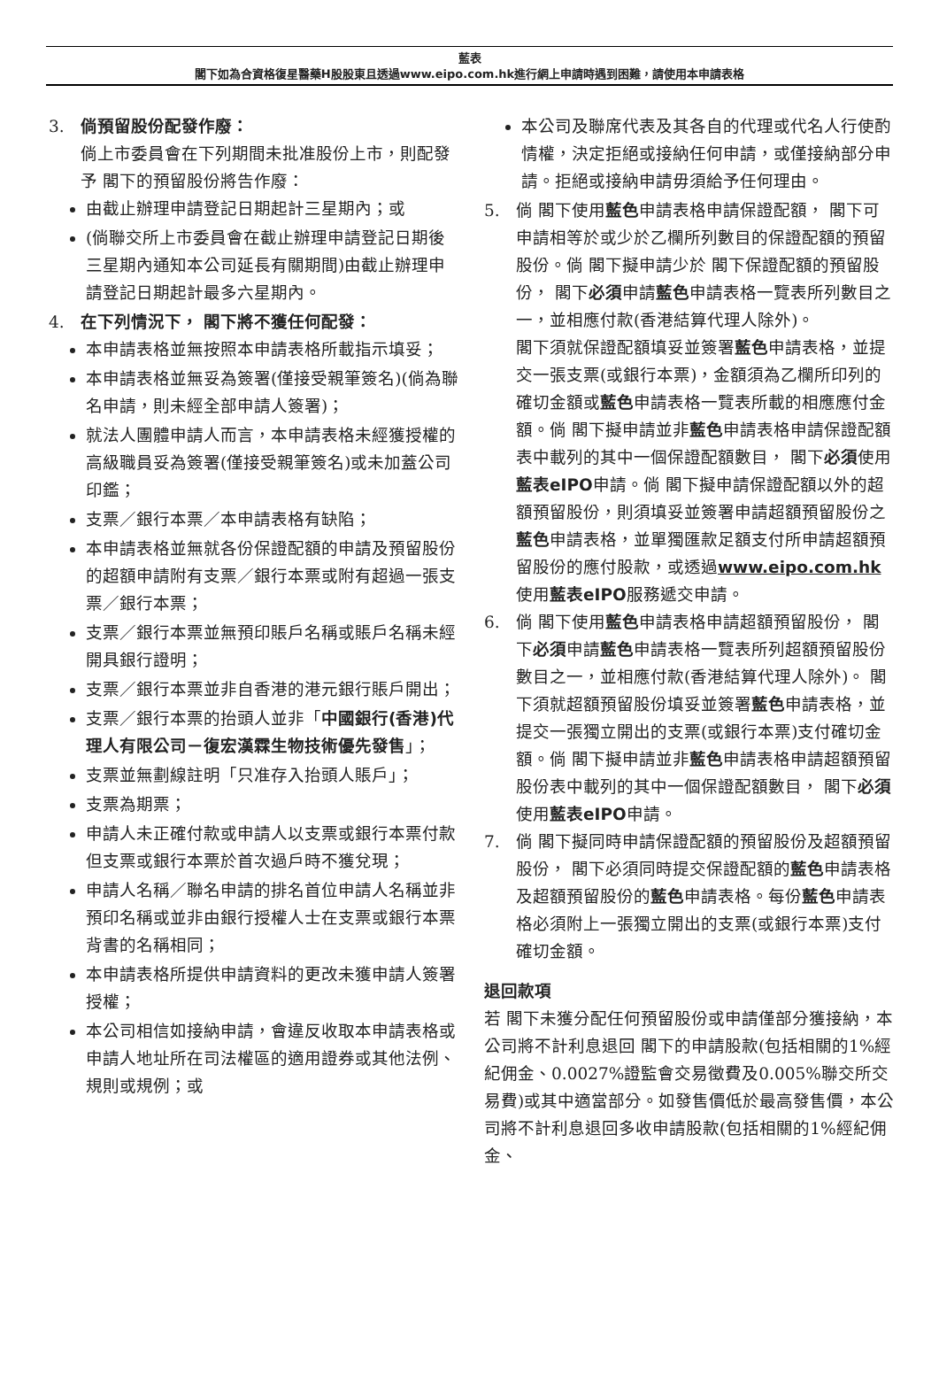藍表
閣下如為合資格復星醫藥H股股東且透過www.eipo.com.hk進行網上申請時遇到困難，請使用本申請表格
3. 倘預留股份配發作廢：
倘上市委員會在下列期間未批准股份上市，則配發予 閣下的預留股份將告作廢：
由截止辦理申請登記日期起計三星期內；或
(倘聯交所上市委員會在截止辦理申請登記日期後三星期內通知本公司延長有關期間)由截止辦理申請登記日期起計最多六星期內。
4. 在下列情況下， 閣下將不獲任何配發：
本申請表格並無按照本申請表格所載指示填妥；
本申請表格並無妥為簽署(僅接受親筆簽名)(倘為聯名申請，則未經全部申請人簽署)；
就法人團體申請人而言，本申請表格未經獲授權的高級職員妥為簽署(僅接受親筆簽名)或未加蓋公司印鑑；
支票／銀行本票／本申請表格有缺陷；
本申請表格並無就各份保證配額的申請及預留股份的超額申請附有支票／銀行本票或附有超過一張支票／銀行本票；
支票／銀行本票並無預印賬戶名稱或賬戶名稱未經開具銀行證明；
支票／銀行本票並非自香港的港元銀行賬戶開出；
支票／銀行本票的抬頭人並非「中國銀行(香港)代理人有限公司－復宏漢霖生物技術優先發售」；
支票並無劃線註明「只准存入抬頭人賬戶」；
支票為期票；
申請人未正確付款或申請人以支票或銀行本票付款但支票或銀行本票於首次過戶時不獲兌現；
申請人名稱／聯名申請的排名首位申請人名稱並非預印名稱或並非由銀行授權人士在支票或銀行本票背書的名稱相同；
本申請表格所提供申請資料的更改未獲申請人簽署授權；
本公司相信如接納申請，會違反收取本申請表格或申請人地址所在司法權區的適用證券或其他法例、規則或規例；或
本公司及聯席代表及其各自的代理或代名人行使酌情權，決定拒絕或接納任何申請，或僅接納部分申請。拒絕或接納申請毋須給予任何理由。
5. 倘 閣下使用藍色申請表格申請保證配額， 閣下可申請相等於或少於乙欄所列數目的保證配額的預留股份。倘 閣下擬申請少於 閣下保證配額的預留股份， 閣下必須申請藍色申請表格一覽表所列數目之一，並相應付款(香港結算代理人除外)。
閣下須就保證配額填妥並簽署藍色申請表格，並提交一張支票(或銀行本票)，金額須為乙欄所印列的確切金額或藍色申請表格一覽表所載的相應應付金額。倘 閣下擬申請並非藍色申請表格申請保證配額表中載列的其中一個保證配額數目， 閣下必須使用藍表eIPO申請。倘 閣下擬申請保證配額以外的超額預留股份，則須填妥並簽署申請超額預留股份之藍色申請表格，並單獨匯款足額支付所申請超額預留股份的應付股款，或透過www.eipo.com.hk使用藍表eIPO服務遞交申請。
6. 倘 閣下使用藍色申請表格申請超額預留股份， 閣下必須申請藍色申請表格一覽表所列超額預留股份數目之一，並相應付款(香港結算代理人除外)。 閣下須就超額預留股份填妥並簽署藍色申請表格，並提交一張獨立開出的支票(或銀行本票)支付確切金額。倘 閣下擬申請並非藍色申請表格申請超額預留股份表中載列的其中一個保證配額數目， 閣下必須使用藍表eIPO申請。
7. 倘 閣下擬同時申請保證配額的預留股份及超額預留股份， 閣下必須同時提交保證配額的藍色申請表格及超額預留股份的藍色申請表格。每份藍色申請表格必須附上一張獨立開出的支票(或銀行本票)支付確切金額。
退回款項
若 閣下未獲分配任何預留股份或申請僅部分獲接納，本公司將不計利息退回 閣下的申請股款(包括相關的1%經紀佣金、0.0027%證監會交易徵費及0.005%聯交所交易費)或其中適當部分。如發售價低於最高發售價，本公司將不計利息退回多收申請股款(包括相關的1%經紀佣金、